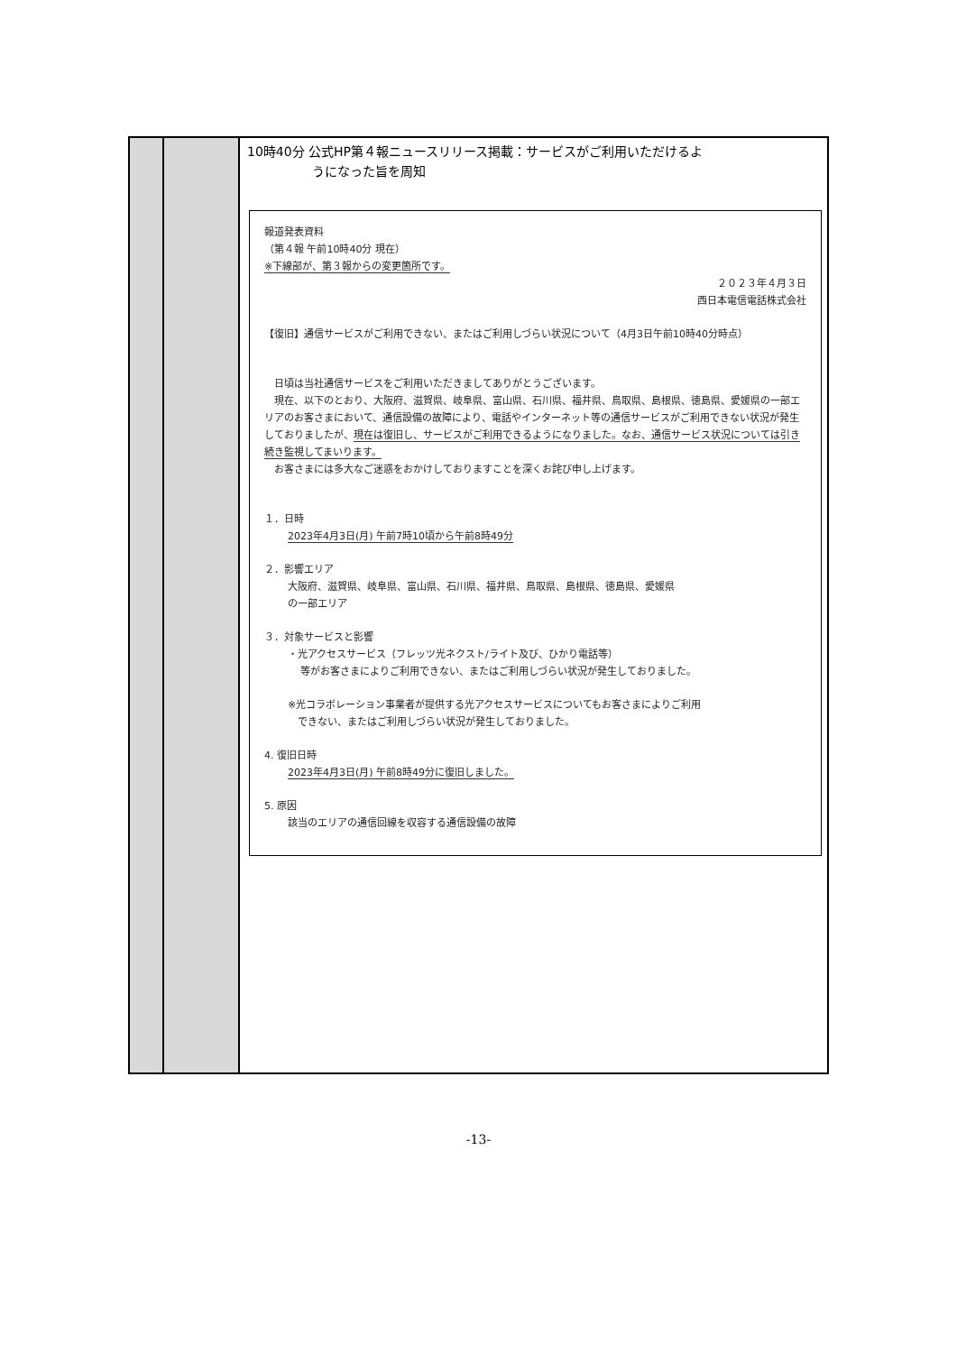| | | 10時40分 公式HP第４報ニュースリリース掲載：サービスがご利用いただけるよ うになった旨を周知 報道発表資料 （第４報 午前10時40分 現在） ※下線部が、第３報からの変更箇所です。 ２０２３年４月３日 西日本電信電話株式会社 【復旧】通信サービスがご利用できない、またはご利用しづらい状況について（4月3日午前10時40分時点） 日頃は当社通信サービスをご利用いただきましてありがとうございます。 現在、以下のとおり、大阪府、滋賀県、岐阜県、富山県、石川県、福井県、鳥取県、島根県、徳島県、愛媛県の一部エリアのお客さまにおいて、通信設備の故障により、電話やインターネット等の通信サービスがご利用できない状況が発生しておりましたが、 現在は復旧し、サービスがご利用できるようになりました。なお、通信サービス状況については引き続き監視してまいります。 お客さまには多大なご迷惑をおかけしておりますことを深くお詫び申し上げます。 １．日時 2023年4月3日(月) 午前7時10頃から午前8時49分 ２．影響エリア 大阪府、滋賀県、岐阜県、富山県、石川県、福井県、鳥取県、島根県、徳島県、愛媛県 の一部エリア ３．対象サービスと影響 ・光アクセスサービス（フレッツ光ネクスト/ライト及び、ひかり電話等） 等がお客さまによりご利用できない、またはご利用しづらい状況が発生しておりました。 ※光コラボレーション事業者が提供する光アクセスサービスについてもお客さまによりご利用 できない、またはご利用しづらい状況が発生しておりました。 4. 復旧日時 2023年4月3日(月) 午前8時49分に復旧しました。 5. 原因 該当のエリアの通信回線を収容する通信設備の故障 |
-13-